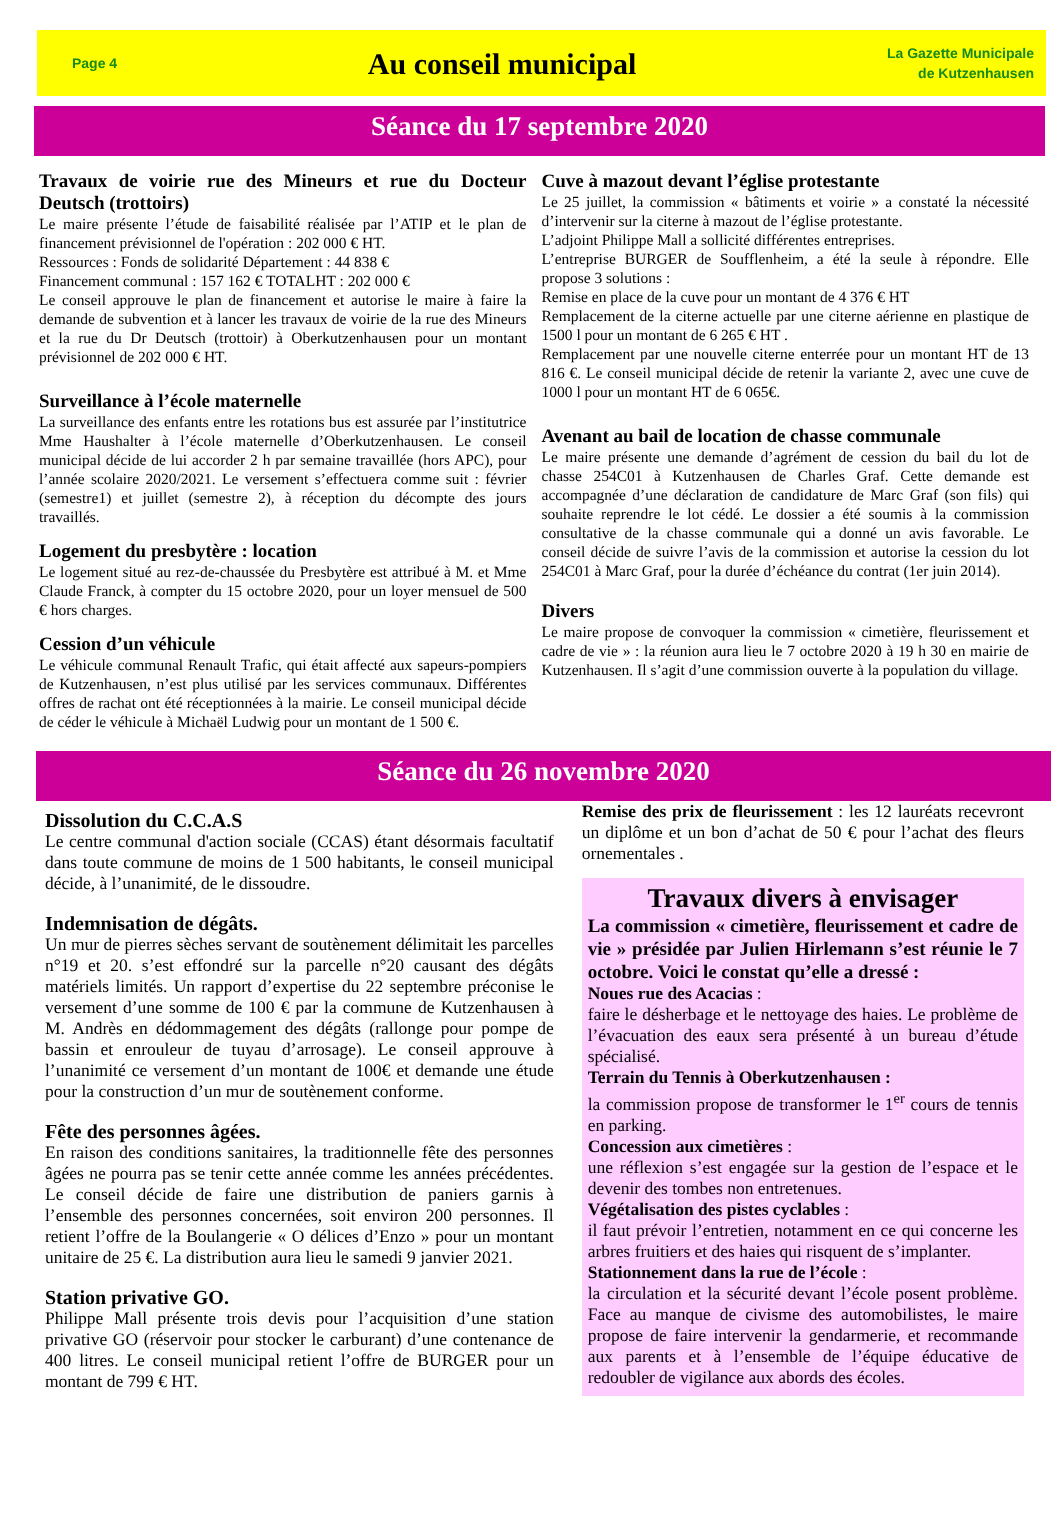Page 4
Au conseil municipal
La Gazette Municipale
de Kutzenhausen
Séance du 17 septembre 2020
Travaux de voirie rue des Mineurs et rue du Docteur Deutsch (trottoirs)
Le maire présente l’étude de faisabilité réalisée par l’ATIP et le plan de financement prévisionnel de l'opération : 202 000 € HT.
Ressources : Fonds de solidarité Département : 44 838 €
Financement communal : 157 162 € TOTALHT : 202 000 €
Le conseil approuve le plan de financement et autorise le maire à faire la demande de subvention et à lancer les travaux de voirie de la rue des Mineurs et la rue du Dr Deutsch (trottoir) à Oberkutzenhausen pour un montant prévisionnel de 202 000 € HT.
Surveillance à l’école maternelle
La surveillance des enfants entre les rotations bus est assurée par l’institutrice Mme Haushalter à l’école maternelle d’Oberkutzenhausen. Le conseil municipal décide de lui accorder 2 h par semaine travaillée (hors APC), pour l’année scolaire 2020/2021. Le versement s’effectuera comme suit : février (semestre1) et juillet (semestre 2), à réception du décompte des jours travaillés.
Logement du presbytère : location
Le logement situé au rez-de-chaussée du Presbytère est attribué à M. et Mme Claude Franck, à compter du 15 octobre 2020, pour un loyer mensuel de 500 € hors charges.
Cession d’un véhicule
Le véhicule communal Renault Trafic, qui était affecté aux sapeurs-pompiers de Kutzenhausen, n’est plus utilisé par les services communaux. Différentes offres de rachat ont été réceptionnées à la mairie. Le conseil municipal décide de céder le véhicule à Michaël Ludwig pour un montant de 1 500 €.
Cuve à mazout devant l’église protestante
Le 25 juillet, la commission « bâtiments et voirie » a constaté la nécessité d’intervenir sur la citerne à mazout de l’église protestante.
L’adjoint Philippe Mall a sollicité différentes entreprises.
L’entreprise BURGER de Soufflenheim, a été la seule à répondre. Elle propose 3 solutions :
Remise en place de la cuve pour un montant de 4 376 € HT
Remplacement de la citerne actuelle par une citerne aérienne en plastique de 1500 l pour un montant de 6 265 € HT .
Remplacement par une nouvelle citerne enterrée pour un montant HT de 13 816 €. Le conseil municipal décide de retenir la variante 2, avec une cuve de 1000 l pour un montant HT de 6 065€.
Avenant au bail de location de chasse communale
Le maire présente une demande d’agrément de cession du bail du lot de chasse 254C01 à Kutzenhausen de Charles Graf. Cette demande est accompagnée d’une déclaration de candidature de Marc Graf (son fils) qui souhaite reprendre le lot cédé. Le dossier a été soumis à la commission consultative de la chasse communale qui a donné un avis favorable. Le conseil décide de suivre l’avis de la commission et autorise la cession du lot 254C01 à Marc Graf, pour la durée d’échéance du contrat (1er juin 2014).
Divers
Le maire propose de convoquer la commission « cimetière, fleurissement et cadre de vie » : la réunion aura lieu le 7 octobre 2020 à 19 h 30 en mairie de Kutzenhausen. Il s’agit d’une commission ouverte à la population du village.
Séance du 26 novembre 2020
Dissolution du C.C.A.S
Le centre communal d'action sociale (CCAS) étant désormais facultatif dans toute commune de moins de 1 500 habitants, le conseil municipal décide, à l’unanimité, de le dissoudre.
Indemnisation de dégâts.
Un mur de pierres sèches servant de soutènement délimitait les parcelles n°19 et 20. s’est effondré sur la parcelle n°20 causant des dégâts matériels limités. Un rapport d’expertise du 22 septembre préconise le versement d’une somme de 100 € par la commune de Kutzenhausen à M. Andrès en dédommagement des dégâts (rallonge pour pompe de bassin et enrouleur de tuyau d’arrosage). Le conseil approuve à l’unanimité ce versement d’un montant de 100€ et demande une étude pour la construction d’un mur de soutènement conforme.
Fête des personnes âgées.
En raison des conditions sanitaires, la traditionnelle fête des personnes âgées ne pourra pas se tenir cette année comme les années précédentes. Le conseil décide de faire une distribution de paniers garnis à l’ensemble des personnes concernées, soit environ 200 personnes. Il retient l’offre de la Boulangerie « O délices d’Enzo » pour un montant unitaire de 25 €. La distribution aura lieu le samedi 9 janvier 2021.
Station privative GO.
Philippe Mall présente trois devis pour l’acquisition d’une station privative GO (réservoir pour stocker le carburant) d’une contenance de 400 litres. Le conseil municipal retient l’offre de BURGER pour un montant de 799 € HT.
Remise des prix de fleurissement : les 12 lauréats recevront un diplôme et un bon d’achat de 50 € pour l’achat des fleurs ornementales .
Travaux divers à envisager
La commission « cimetière, fleurissement et cadre de vie » présidée par Julien Hirlemann s’est réunie le 7 octobre. Voici le constat qu’elle a dressé :
Noues rue des Acacias :
faire le désherbage et le nettoyage des haies. Le problème de l’évacuation des eaux sera présenté à un bureau d’étude spécialisé.
Terrain du Tennis à Oberkutzenhausen :
la commission propose de transformer le 1<sup>er</sup> cours de tennis en parking.
Concession aux cimetières :
une réflexion s’est engagée sur la gestion de l’espace et le devenir des tombes non entretenues.
Végétalisation des pistes cyclables :
il faut prévoir l’entretien, notamment en ce qui concerne les arbres fruitiers et des haies qui risquent de s’implanter.
Stationnement dans la rue de l’école :
la circulation et la sécurité devant l’école posent problème. Face au manque de civisme des automobilistes, le maire propose de faire intervenir la gendarmerie, et recommande aux parents et à l’ensemble de l’équipe éducative de redoubler de vigilance aux abords des écoles.